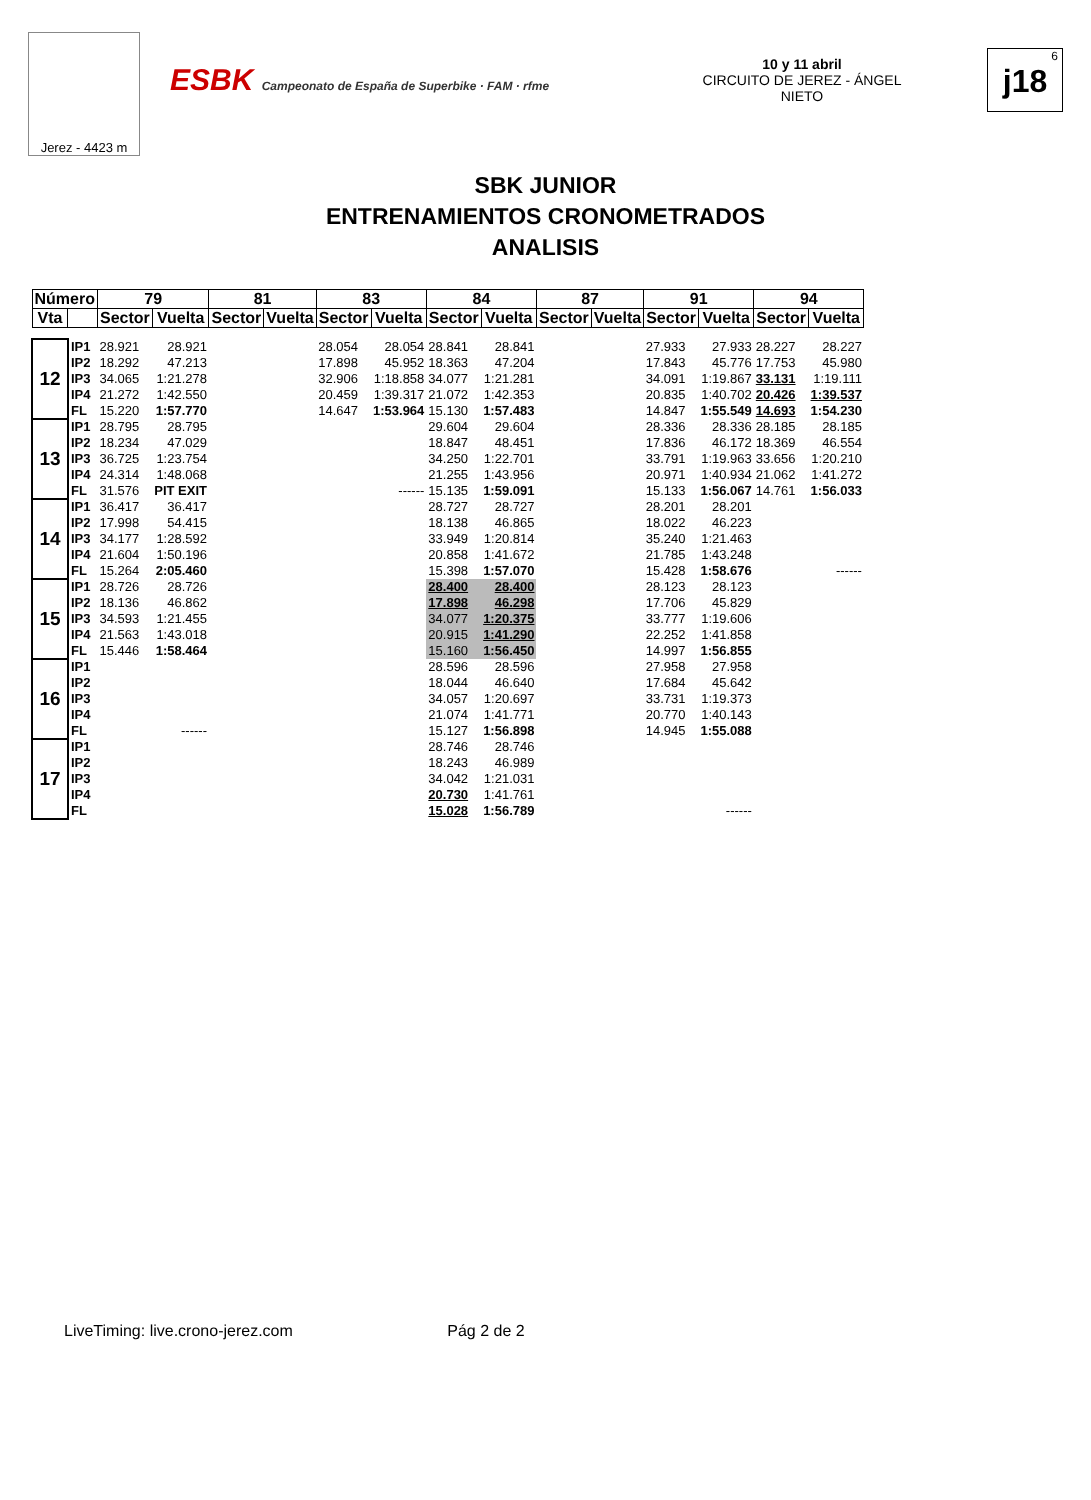Jerez - 4423 m
ESBK Campeonato de España de Superbike · FAM · rfme
10 y 11 abril
CIRCUITO DE JEREZ - ÁNGEL NIETO
<sup>6</sup> j18
SBK JUNIOR
ENTRENAMIENTOS CRONOMETRADOS
ANALISIS
| Número | | 79 | | 81 | | 83 | | 84 | | 87 | | 91 | | 94 | |
| --- | --- | --- | --- | --- | --- | --- | --- | --- | --- | --- | --- | --- | --- | --- | --- |
| Vta | | Sector | Vuelta | Sector | Vuelta | Sector | Vuelta | Sector | Vuelta | Sector | Vuelta | Sector | Vuelta | Sector | Vuelta |
| 12 | IP1 | 28.921 | 28.921 | | | 28.054 | 28.054 | 28.841 | 28.841 | | | 27.933 | 27.933 | 28.227 | 28.227 |
| | IP2 | 18.292 | 47.213 | | | 17.898 | 45.952 | 18.363 | 47.204 | | | 17.843 | 45.776 | 17.753 | 45.980 |
| | IP3 | 34.065 | 1:21.278 | | | 32.906 | 1:18.858 | 34.077 | 1:21.281 | | | 34.091 | 1:19.867 | 33.131 | 1:19.111 |
| | IP4 | 21.272 | 1:42.550 | | | 20.459 | 1:39.317 | 21.072 | 1:42.353 | | | 20.835 | 1:40.702 | 20.426 | 1:39.537 |
| | FL | 15.220 | 1:57.770 | | | 14.647 | 1:53.964 | 15.130 | 1:57.483 | | | 14.847 | 1:55.549 | 14.693 | 1:54.230 |
| 13 | IP1 | 28.795 | 28.795 | | | | | 29.604 | 29.604 | | | 28.336 | 28.336 | 28.185 | 28.185 |
| | IP2 | 18.234 | 47.029 | | | | | 18.847 | 48.451 | | | 17.836 | 46.172 | 18.369 | 46.554 |
| | IP3 | 36.725 | 1:23.754 | | | | | 34.250 | 1:22.701 | | | 33.791 | 1:19.963 | 33.656 | 1:20.210 |
| | IP4 | 24.314 | 1:48.068 | | | | | 21.255 | 1:43.956 | | | 20.971 | 1:40.934 | 21.062 | 1:41.272 |
| | FL | 31.576 | PIT EXIT | | | | ------ | 15.135 | 1:59.091 | | | 15.133 | 1:56.067 | 14.761 | 1:56.033 |
| 14 | IP1 | 36.417 | 36.417 | | | | | 28.727 | 28.727 | | | 28.201 | 28.201 | | |
| | IP2 | 17.998 | 54.415 | | | | | 18.138 | 46.865 | | | 18.022 | 46.223 | | |
| | IP3 | 34.177 | 1:28.592 | | | | | 33.949 | 1:20.814 | | | 35.240 | 1:21.463 | | |
| | IP4 | 21.604 | 1:50.196 | | | | | 20.858 | 1:41.672 | | | 21.785 | 1:43.248 | | |
| | FL | 15.264 | 2:05.460 | | | | | 15.398 | 1:57.070 | | | 15.428 | 1:58.676 | | ------ |
| 15 | IP1 | 28.726 | 28.726 | | | | | 28.400 | 28.400 | | | 28.123 | 28.123 | | |
| | IP2 | 18.136 | 46.862 | | | | | 17.898 | 46.298 | | | 17.706 | 45.829 | | |
| | IP3 | 34.593 | 1:21.455 | | | | | 34.077 | 1:20.375 | | | 33.777 | 1:19.606 | | |
| | IP4 | 21.563 | 1:43.018 | | | | | 20.915 | 1:41.290 | | | 22.252 | 1:41.858 | | |
| | FL | 15.446 | 1:58.464 | | | | | 15.160 | 1:56.450 | | | 14.997 | 1:56.855 | | |
| 16 | IP1 | | | | | | | 28.596 | 28.596 | | | 27.958 | 27.958 | | |
| | IP2 | | | | | | | 18.044 | 46.640 | | | 17.684 | 45.642 | | |
| | IP3 | | | | | | | 34.057 | 1:20.697 | | | 33.731 | 1:19.373 | | |
| | IP4 | | | | | | | 21.074 | 1:41.771 | | | 20.770 | 1:40.143 | | |
| | FL | | ------ | | | | | 15.127 | 1:56.898 | | | 14.945 | 1:55.088 | | |
| 17 | IP1 | | | | | | | 28.746 | 28.746 | | | | | | |
| | IP2 | | | | | | | 18.243 | 46.989 | | | | | | |
| | IP3 | | | | | | | 34.042 | 1:21.031 | | | | | | |
| | IP4 | | | | | | | 20.730 | 1:41.761 | | | | | | |
| | FL | | | | | | | 15.028 | 1:56.789 | | | | ------ | | |
LiveTiming: live.crono-jerez.com Pág 2 de 2